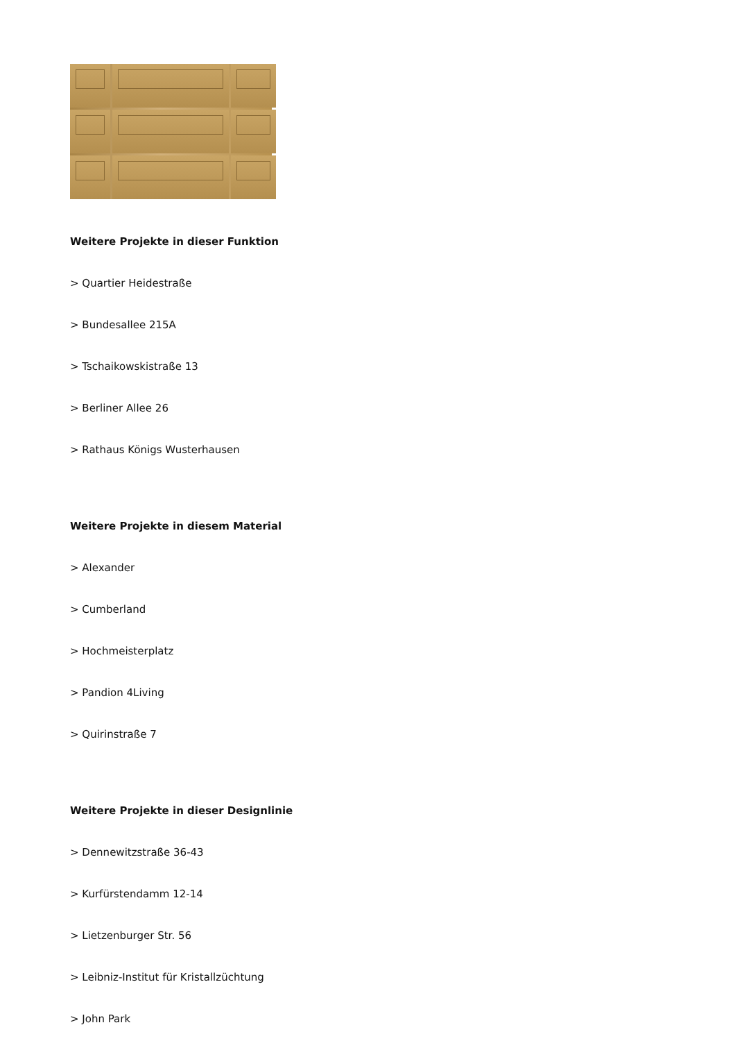Weitere Projekte in dieser Funktion
> Quartier Heidestraße
> Bundesallee 215A
> Tschaikowskistraße 13
> Berliner Allee 26
> Rathaus Königs Wusterhausen
Weitere Projekte in diesem Material
> Alexander
> Cumberland
> Hochmeisterplatz
> Pandion 4Living
> Quirinstraße 7
Weitere Projekte in dieser Designlinie
> Dennewitzstraße 36-43
> Kurfürstendamm 12-14
> Lietzenburger Str. 56
> Leibniz-Institut für Kristallzüchtung
> John Park